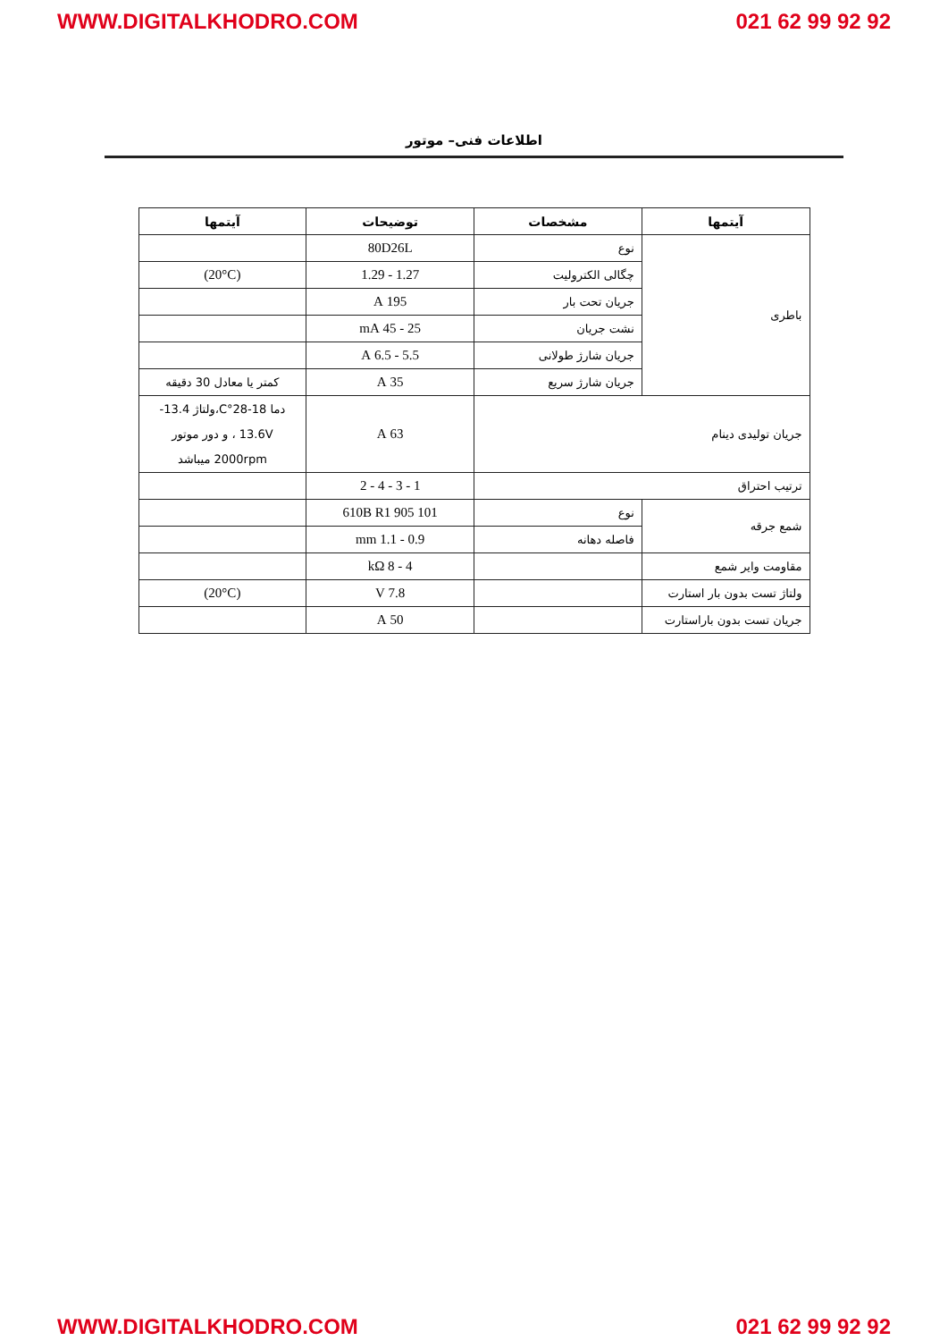WWW.DIGITALKHODRO.COM 021 62 99 92 92
اطلاعات فنی– موتور
| آیتمها | مشخصات | توضیحات | آیتمها |
| --- | --- | --- | --- |
| باطری | نوع | 80D26L | |
| | چگالی الکترولیت | 1.27 - 1.29 | (20°C) |
| | جریان تحت بار | 195 A | |
| | نشت جریان | 25 - 45 mA | |
| | جریان شارژ طولانی | 5.5 - 6.5 A | |
| | جریان شارژ سریع | 35 A | کمتر یا معادل 30 دقیقه |
| جریان تولیدی دینام | | 63 A | دما 18-28°C،ولتاژ 13.4-13.6V ، و دور موتور 2000rpm میباشد |
| ترتیب احتراق | | 1 - 3 - 4 - 2 | |
| شمع جرقه | نوع | 101 905 610B R1 | |
| | فاصله دهانه | 0.9 - 1.1 mm | |
| مقاومت وایر شمع | | 4 - 8 kΩ | |
| ولتاژ تست بدون بار استارت | | 7.8 V | (20°C) |
| جریان تست بدون باراستارت | | 50 A | |
WWW.DIGITALKHODRO.COM 021 62 99 92 92